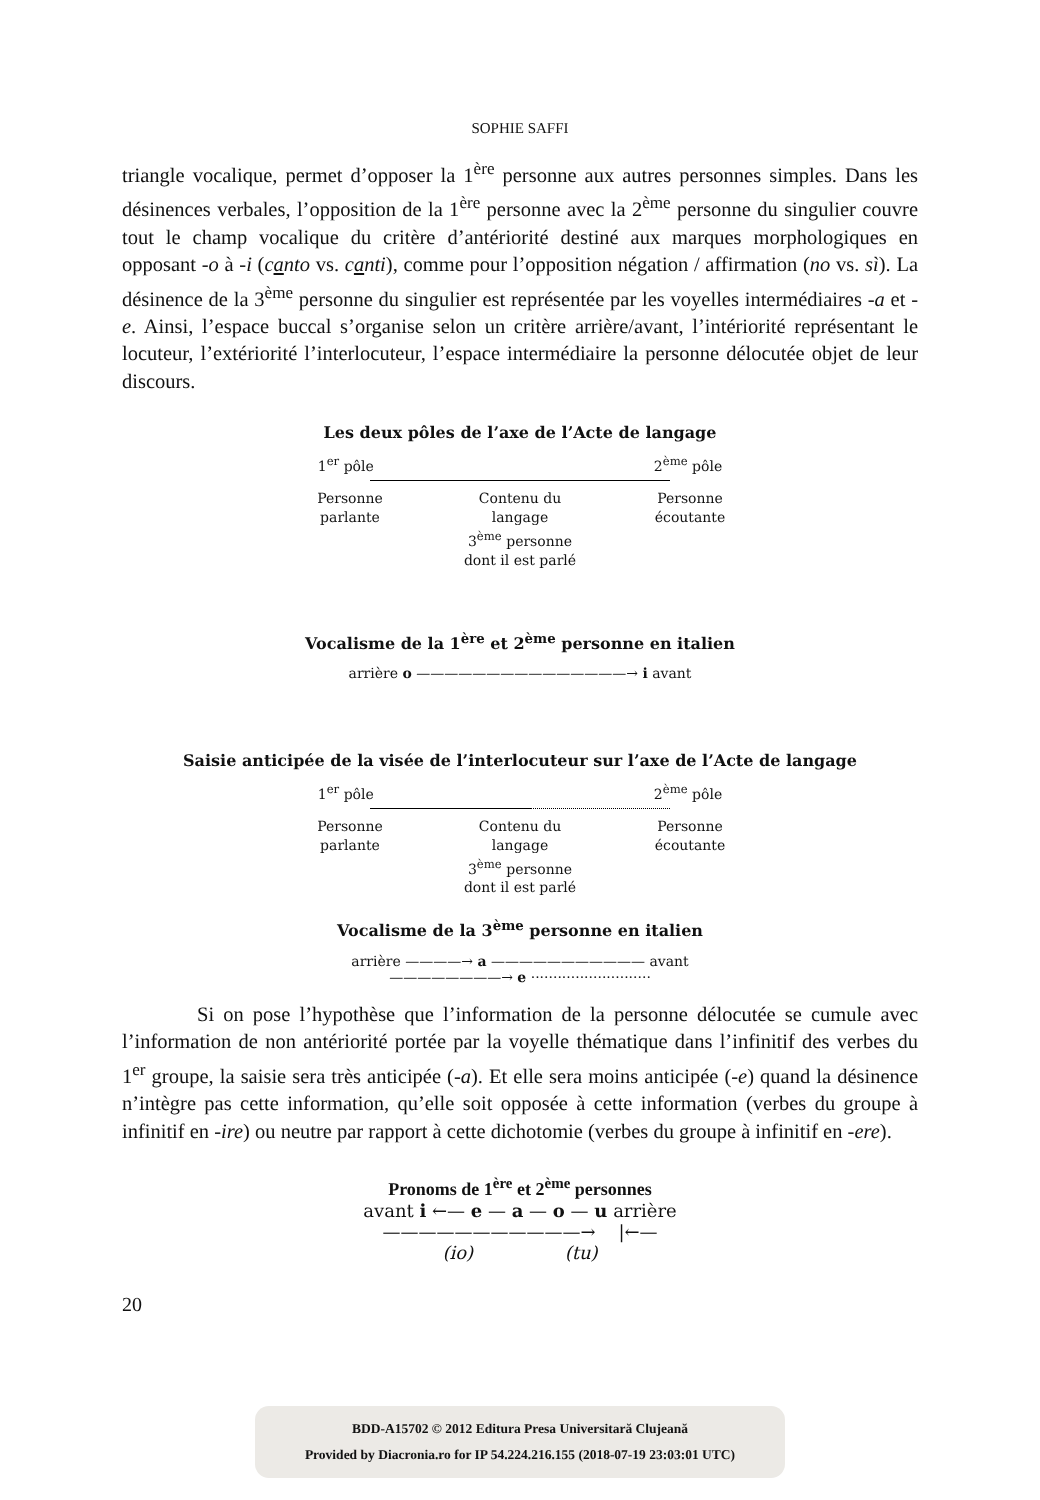SOPHIE SAFFI
triangle vocalique, permet d’opposer la 1<sup>ère</sup> personne aux autres personnes simples. Dans les désinences verbales, l’opposition de la 1<sup>ère</sup> personne avec la 2<sup>ème</sup> personne du singulier couvre tout le champ vocalique du critère d’antériorité destiné aux marques morphologiques en opposant -o à -i (canto vs. canti), comme pour l’opposition négation / affirmation (no vs. sì). La désinence de la 3<sup>ème</sup> personne du singulier est représentée par les voyelles intermédiaires -a et -e. Ainsi, l’espace buccal s’organise selon un critère arrière/avant, l’intériorité représentant le locuteur, l’extériorité l’interlocuteur, l’espace intermédiaire la personne délocutée objet de leur discours.
Les deux pôles de l’axe de l’Acte de langage
1<sup>er</sup> pôle 2<sup>ème</sup> pôle
Personne
parlante
Contenu du langage
3<sup>ème</sup> personne
dont il est parlé
Personne
écoutante
Vocalisme de la 1<sup>ère</sup> et 2<sup>ème</sup> personne en italien
arrière o ———————————————→ i avant
Saisie anticipée de la visée de l’interlocuteur sur l’axe de l’Acte de langage
1<sup>er</sup> pôle 2<sup>ème</sup> pôle
Personne
parlante
Contenu du langage
3<sup>ème</sup> personne
dont il est parlé
Personne
écoutante
Vocalisme de la 3<sup>ème</sup> personne en italien
arrière ————→ a ——————————— avant
————————→ e ···························
Si on pose l’hypothèse que l’information de la personne délocutée se cumule avec l’information de non antériorité portée par la voyelle thématique dans l’infinitif des verbes du 1<sup>er</sup> groupe, la saisie sera très anticipée (-a). Et elle sera moins anticipée (-e) quand la désinence n’intègre pas cette information, qu’elle soit opposée à cette information (verbes du groupe à infinitif en -ire) ou neutre par rapport à cette dichotomie (verbes du groupe à infinitif en -ere).
Pronoms de 1<sup>ère</sup> et 2<sup>ème</sup> personnes
avant i ←— e — a — o — u arrière
———————————→ |←—
(io) (tu)
20
BDD-A15702 © 2012 Editura Presa Universitară Clujeană
Provided by Diacronia.ro for IP 54.224.216.155 (2018-07-19 23:03:01 UTC)